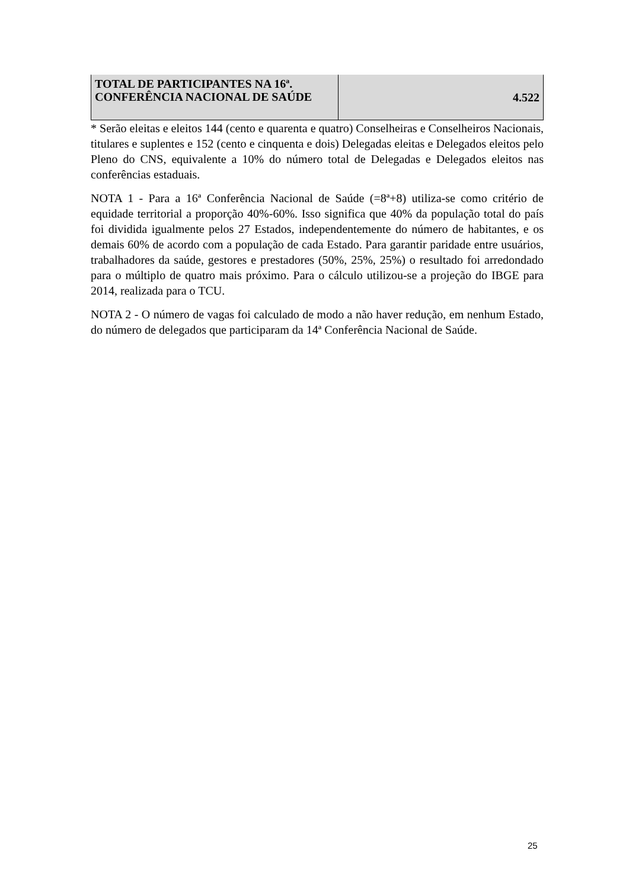| TOTAL DE PARTICIPANTES NA 16ª. CONFERÊNCIA NACIONAL DE SAÚDE | 4.522 |
* Serão eleitas e eleitos 144 (cento e quarenta e quatro) Conselheiras e Conselheiros Nacionais, titulares e suplentes e 152 (cento e cinquenta e dois) Delegadas eleitas e Delegados eleitos pelo Pleno do CNS, equivalente a 10% do número total de Delegadas e Delegados eleitos nas conferências estaduais.
NOTA 1 - Para a 16ª Conferência Nacional de Saúde (=8ª+8) utiliza-se como critério de equidade territorial a proporção 40%-60%. Isso significa que 40% da população total do país foi dividida igualmente pelos 27 Estados, independentemente do número de habitantes, e os demais 60% de acordo com a população de cada Estado. Para garantir paridade entre usuários, trabalhadores da saúde, gestores e prestadores (50%, 25%, 25%) o resultado foi arredondado para o múltiplo de quatro mais próximo. Para o cálculo utilizou-se a projeção do IBGE para 2014, realizada para o TCU.
NOTA 2 - O número de vagas foi calculado de modo a não haver redução, em nenhum Estado, do número de delegados que participaram da 14ª Conferência Nacional de Saúde.
25